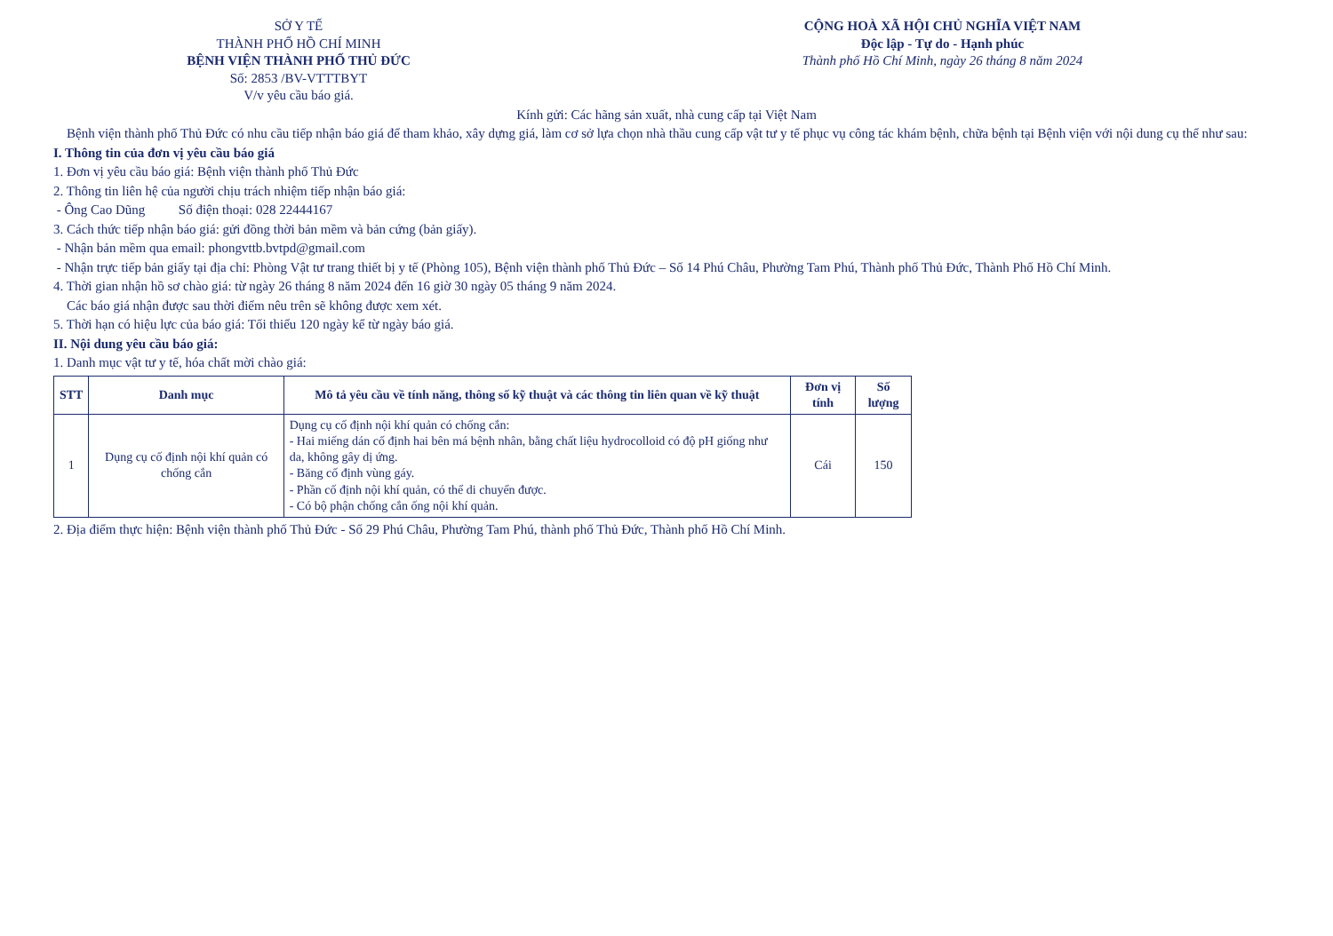SỞ Y TẾ
THÀNH PHỐ HỒ CHÍ MINH
BỆNH VIỆN THÀNH PHỐ THỦ ĐỨC
Số: 2853 /BV-VTTTBYT
V/v yêu cầu báo giá.
CỘNG HOÀ XÃ HỘI CHỦ NGHĨA VIỆT NAM
Độc lập - Tự do - Hạnh phúc
Thành phố Hồ Chí Minh, ngày 26 tháng 8 năm 2024
Kính gửi: Các hãng sản xuất, nhà cung cấp tại Việt Nam
Bệnh viện thành phố Thủ Đức có nhu cầu tiếp nhận báo giá để tham khảo, xây dựng giá, làm cơ sở lựa chọn nhà thầu cung cấp vật tư y tế phục vụ công tác khám bệnh, chữa bệnh tại Bệnh viện với nội dung cụ thể như sau:
I. Thông tin của đơn vị yêu cầu báo giá
1. Đơn vị yêu cầu báo giá: Bệnh viện thành phố Thủ Đức
2. Thông tin liên hệ của người chịu trách nhiệm tiếp nhận báo giá:
- Ông Cao Dũng Số điện thoại: 028 22444167
3. Cách thức tiếp nhận báo giá: gửi đồng thời bản mềm và bản cứng (bản giấy).
- Nhận bản mềm qua email: phongvttb.bvtpd@gmail.com
- Nhận trực tiếp bản giấy tại địa chỉ: Phòng Vật tư trang thiết bị y tế (Phòng 105), Bệnh viện thành phố Thủ Đức – Số 14 Phú Châu, Phường Tam Phú, Thành phố Thủ Đức, Thành Phố Hồ Chí Minh.
4. Thời gian nhận hồ sơ chào giá: từ ngày 26 tháng 8 năm 2024 đến 16 giờ 30 ngày 05 tháng 9 năm 2024.
Các báo giá nhận được sau thời điểm nêu trên sẽ không được xem xét.
5. Thời hạn có hiệu lực của báo giá: Tối thiểu 120 ngày kể từ ngày báo giá.
II. Nội dung yêu cầu báo giá:
1. Danh mục vật tư y tế, hóa chất mời chào giá:
| STT | Danh mục | Mô tả yêu cầu về tính năng, thông số kỹ thuật và các thông tin liên quan về kỹ thuật | Đơn vị tính | Số lượng |
| --- | --- | --- | --- | --- |
| 1 | Dụng cụ cố định nội khí quản có chống cắn | Dụng cụ cố định nội khí quản có chống cắn: - Hai miếng dán cố định hai bên má bệnh nhân, bằng chất liệu hydrocolloid có độ pH giống như da, không gây dị ứng. - Băng cố định vùng gáy. - Phần cố định nội khí quản, có thể di chuyển được. - Có bộ phận chống cắn ống nội khí quản. | Cái | 150 |
2. Địa điểm thực hiện: Bệnh viện thành phố Thủ Đức - Số 29 Phú Châu, Phường Tam Phú, thành phố Thủ Đức, Thành phố Hồ Chí Minh.